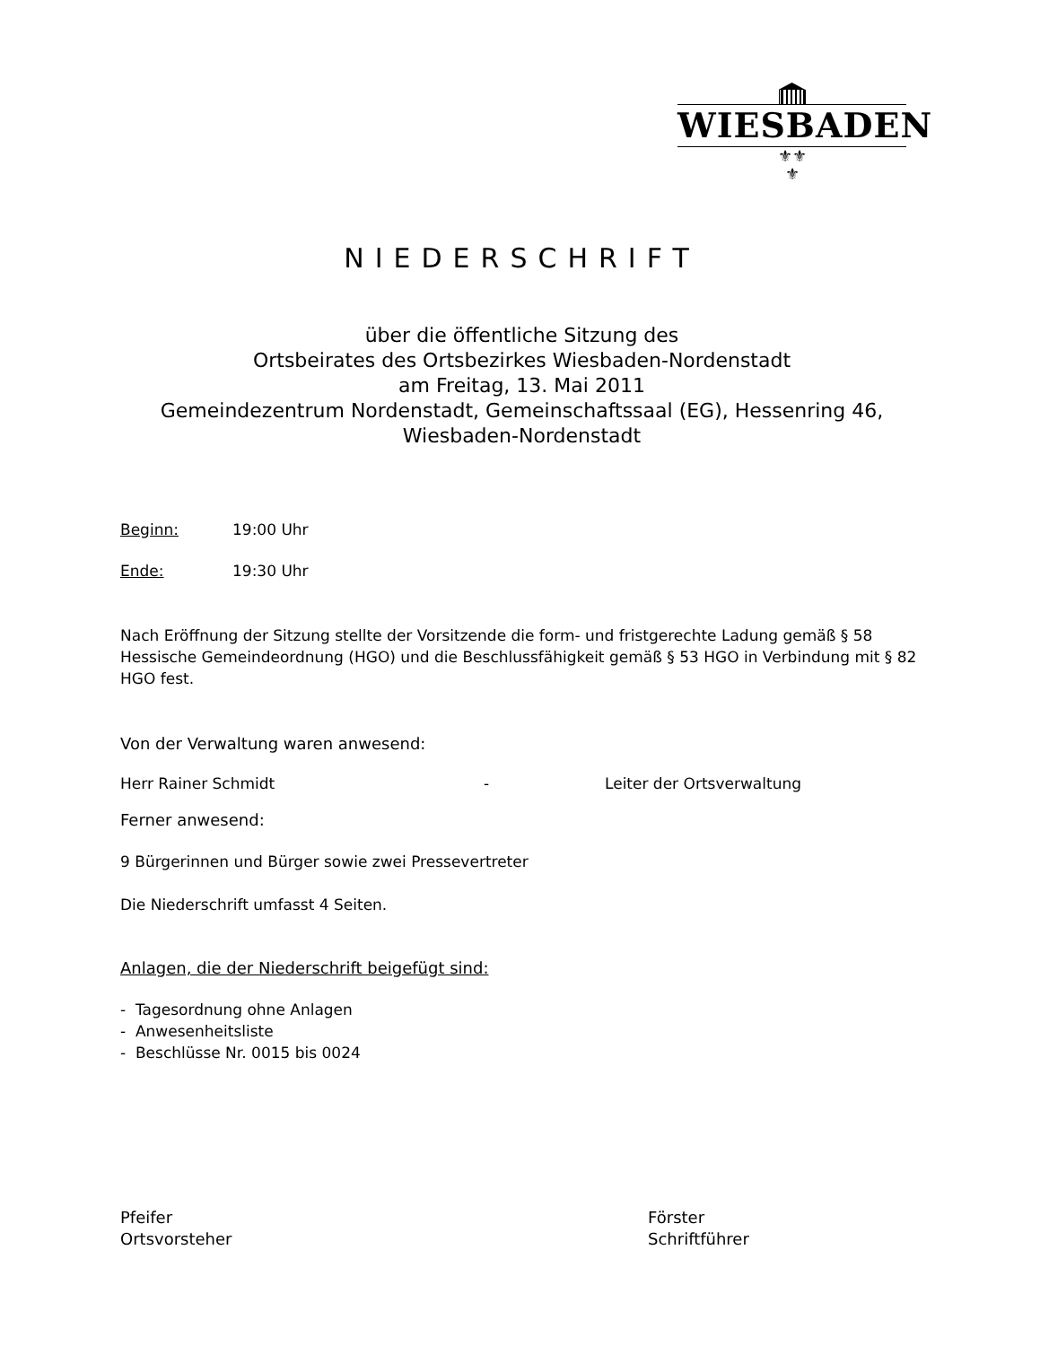WIESBADEN
⚜⚜
⚜
NIEDERSCHRIFT
über die öffentliche Sitzung des
Ortsbeirates des Ortsbezirkes Wiesbaden-Nordenstadt
am Freitag, 13. Mai 2011
Gemeindezentrum Nordenstadt, Gemeinschaftssaal (EG), Hessenring 46,
Wiesbaden-Nordenstadt
Beginn: 19:00 Uhr
Ende: 19:30 Uhr
Nach Eröffnung der Sitzung stellte der Vorsitzende die form- und fristgerechte Ladung gemäß § 58 Hessische Gemeindeordnung (HGO) und die Beschlussfähigkeit gemäß § 53 HGO in Verbindung mit § 82 HGO fest.
Von der Verwaltung waren anwesend:
Herr Rainer Schmidt - Leiter der Ortsverwaltung
Ferner anwesend:
9 Bürgerinnen und Bürger sowie zwei Pressevertreter
Die Niederschrift umfasst 4 Seiten.
Anlagen, die der Niederschrift beigefügt sind:
- Tagesordnung ohne Anlagen
- Anwesenheitsliste
- Beschlüsse Nr. 0015 bis 0024
Pfeifer
Ortsvorsteher
Förster
Schriftführer